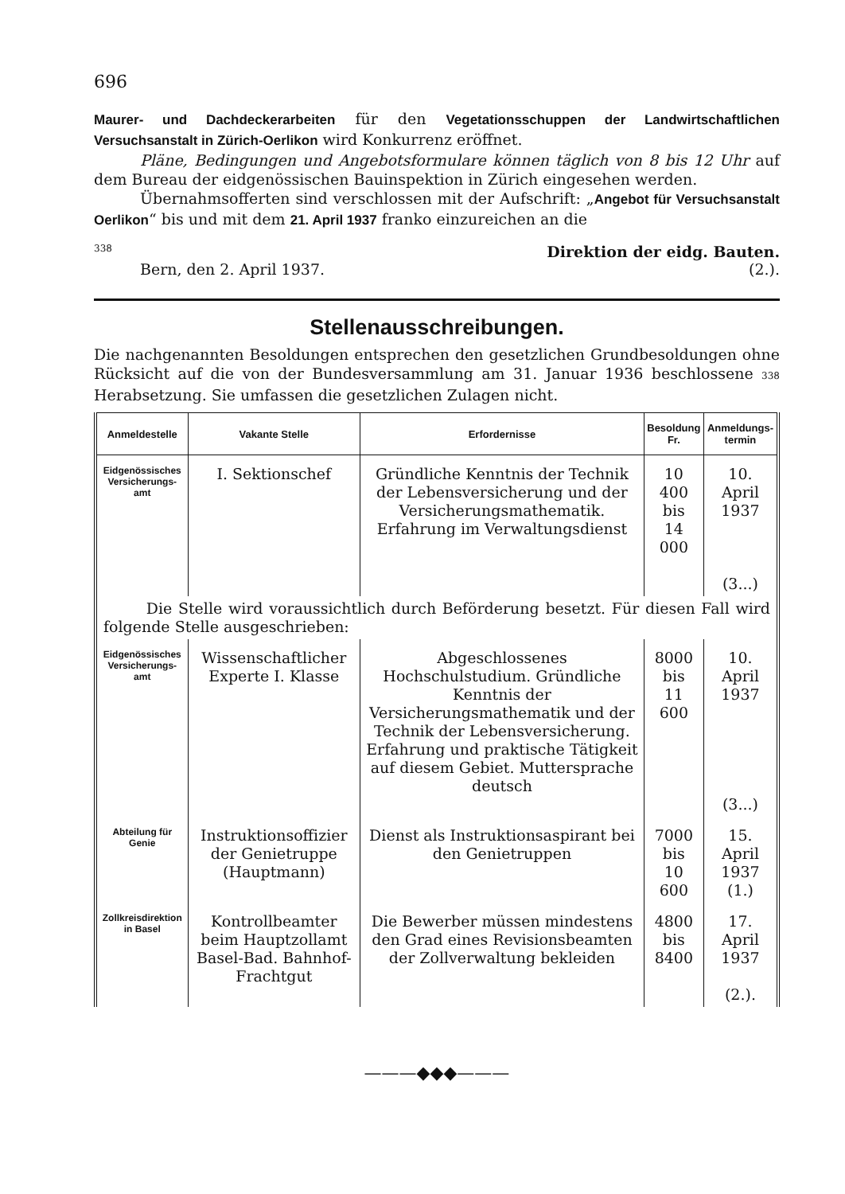696
Maurer- und Dachdeckerarbeiten für den Vegetationsschuppen der Landwirtschaftlichen Versuchsanstalt in Zürich-Oerlikon wird Konkurrenz eröffnet.
Pläne, Bedingungen und Angebotsformulare können täglich von 8 bis 12 Uhr auf dem Bureau der eidgenössischen Bauinspektion in Zürich eingesehen werden.
Übernahmsofferten sind verschlossen mit der Aufschrift: „Angebot für Versuchsanstalt Oerlikon“ bis und mit dem 21. April 1937 franko einzureichen an die
338 Direktion der eidg. Bauten.
Bern, den 2. April 1937. (2.).
Stellenausschreibungen.
Die nachgenannten Besoldungen entsprechen den gesetzlichen Grundbesoldungen ohne Rücksicht auf die von der Bundesversammlung am 31. Januar 1936 beschlossene 338 Herabsetzung. Sie umfassen die gesetzlichen Zulagen nicht.
| Anmeldestelle | Vakante Stelle | Erfordernisse | Besoldung Fr. | Anmeldungs-termin |
| --- | --- | --- | --- | --- |
| Eidgenössisches Versicherungs-amt | I. Sektionschef | Gründliche Kenntnis der Technik der Lebensversicherung und der Versicherungsmathematik. Erfahrung im Verwaltungsdienst | 10 400 bis 14 000 | 10. April 1937 (3...) |
| Die Stelle wird voraussichtlich durch Beförderung besetzt. Für diesen Fall wird folgende Stelle ausgeschrieben: | | | | |
| Eidgenössisches Versicherungs-amt | Wissenschaftlicher Experte I. Klasse | Abgeschlossenes Hochschulstudium. Gründliche Kenntnis der Versicherungsmathematik und der Technik der Lebensversicherung. Erfahrung und praktische Tätigkeit auf diesem Gebiet. Muttersprache deutsch | 8000 bis 11 600 | 10. April 1937 (3...) |
| Abteilung für Genie | Instruktionsoffizier der Genietruppe (Hauptmann) | Dienst als Instruktionsaspirant bei den Genietruppen | 7000 bis 10 600 | 15. April 1937 (1.) |
| Zollkreisdirektion in Basel | Kontrollbeamter beim Hauptzollamt Basel-Bad. Bahnhof-Frachtgut | Die Bewerber müssen mindestens den Grad eines Revisionsbeamten der Zollverwaltung bekleiden | 4800 bis 8400 | 17. April 1937 (2.). |
———◆◆◆———